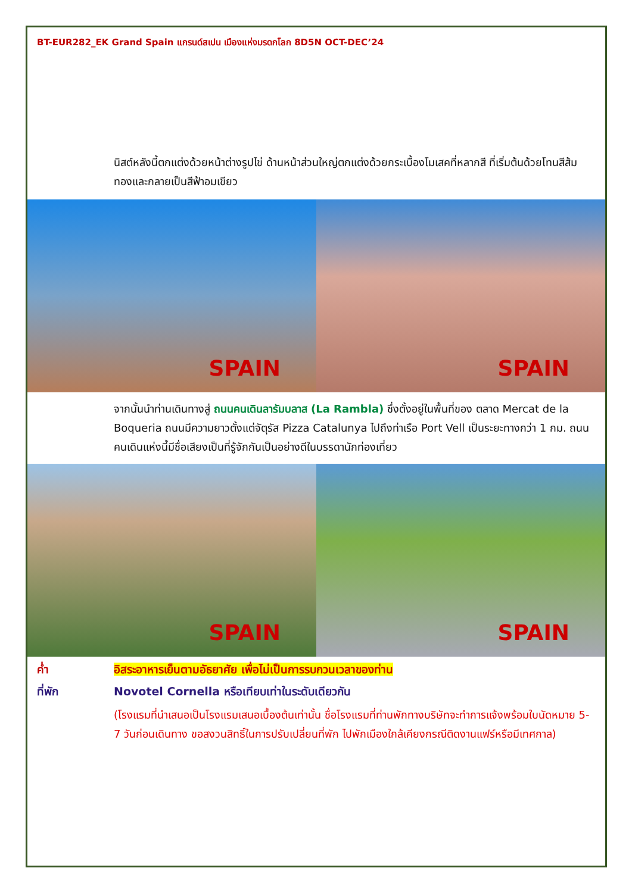BT-EUR282_EK Grand Spain แกรนด์สเปน เมืองแห่งมรดกโลก 8D5N OCT-DEC’24
นิสต์หลังนี้ตกแต่งด้วยหน้าต่างรูปไข่ ด้านหน้าส่วนใหญ่ตกแต่งด้วยกระเบื้องโมเสคที่หลากสี ที่เริ่มต้นด้วยโทนสีส้มทองและกลายเป็นสีฟ้าอมเขียว
SPAIN
SPAIN
จากนั้นนำท่านเดินทางสู่ ถนนคนเดินลารัมบลาส (La Rambla) ซึ่งตั้งอยู่ในพื้นที่ของ ตลาด Mercat de la Boqueria ถนนมีความยาวตั้งแต่จัตุรัส Pizza Catalunya ไปถึงท่าเรือ Port Vell เป็นระยะทางกว่า 1 กม. ถนนคนเดินแห่งนี้มีชื่อเสียงเป็นที่รู้จักกันเป็นอย่างดีในบรรดานักท่องเที่ยว
SPAIN
SPAIN
ค่ำ อิสระอาหารเย็นตามอัธยาศัย เพื่อไม่เป็นการรบกวนเวลาของท่าน
ที่พัก Novotel Cornella หรือเทียบเท่าในระดับเดียวกัน
(โรงแรมที่นำเสนอเป็นโรงแรมเสนอเบื้องต้นเท่านั้น ชื่อโรงแรมที่ท่านพักทางบริษัทจะทำการแจ้งพร้อมใบนัดหมาย 5-7 วันก่อนเดินทาง ขอสงวนสิทธิ์ในการปรับเปลี่ยนที่พัก ไปพักเมืองใกล้เคียงกรณีติดงานแฟร์หรือมีเทศกาล)